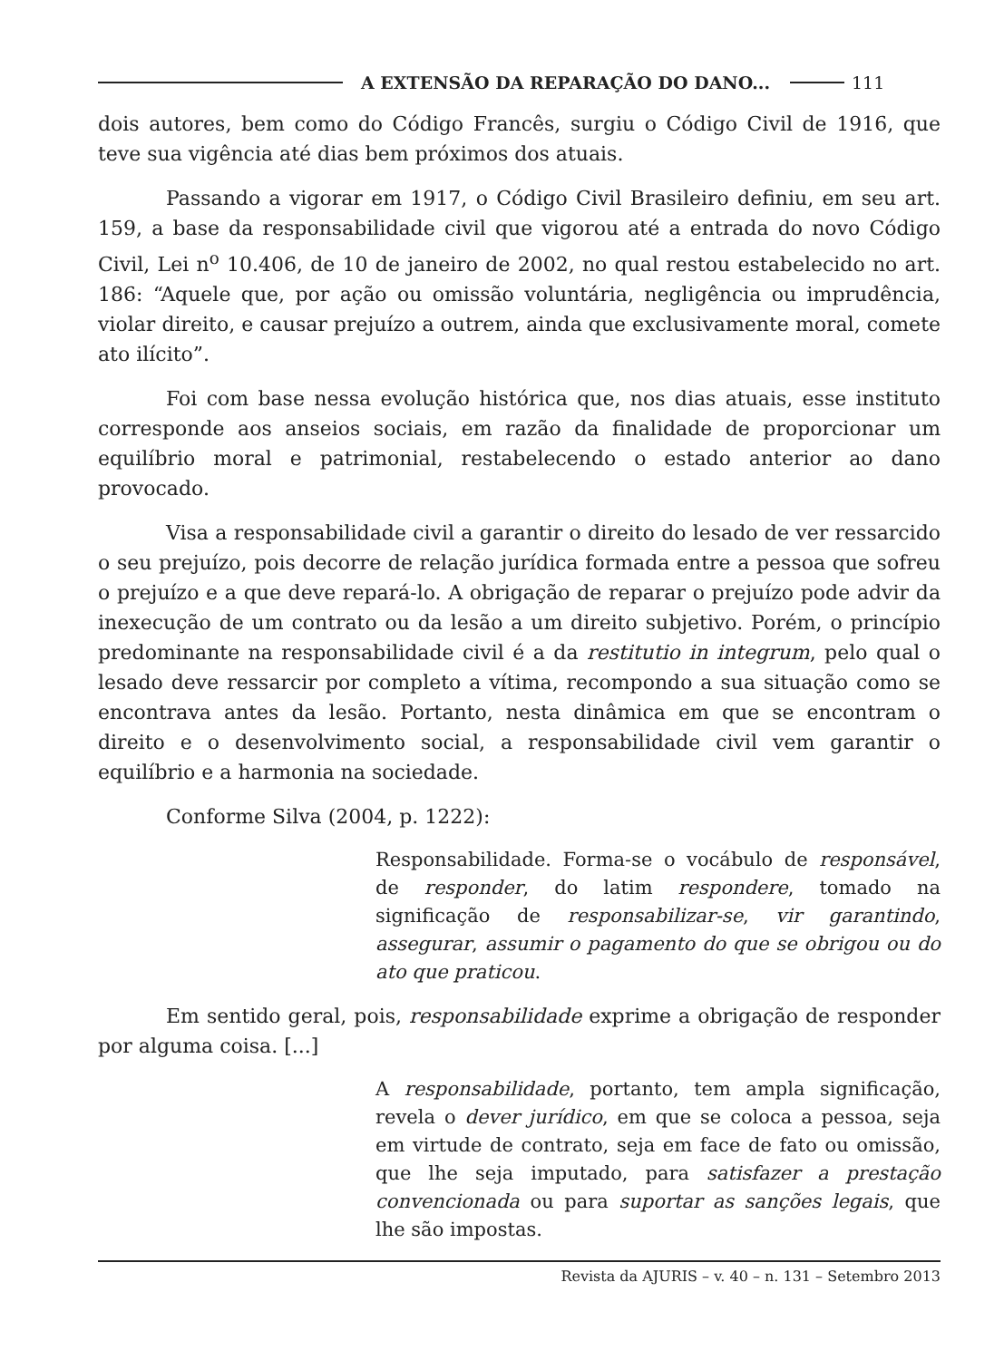A EXTENSÃO DA REPARAÇÃO DO DANO...
111
dois autores, bem como do Código Francês, surgiu o Código Civil de 1916, que teve sua vigência até dias bem próximos dos atuais.
Passando a vigorar em 1917, o Código Civil Brasileiro definiu, em seu art. 159, a base da responsabilidade civil que vigorou até a entrada do novo Código Civil, Lei n<sup>o</sup> 10.406, de 10 de janeiro de 2002, no qual restou estabelecido no art. 186: “Aquele que, por ação ou omissão voluntária, negligência ou imprudência, violar direito, e causar prejuízo a outrem, ainda que exclusivamente moral, comete ato ilícito”.
Foi com base nessa evolução histórica que, nos dias atuais, esse instituto corresponde aos anseios sociais, em razão da finalidade de proporcionar um equilíbrio moral e patrimonial, restabelecendo o estado anterior ao dano provocado.
Visa a responsabilidade civil a garantir o direito do lesado de ver ressarcido o seu prejuízo, pois decorre de relação jurídica formada entre a pessoa que sofreu o prejuízo e a que deve repará-lo. A obrigação de reparar o prejuízo pode advir da inexecução de um contrato ou da lesão a um direito subjetivo. Porém, o princípio predominante na responsabilidade civil é a da restitutio in integrum, pelo qual o lesado deve ressarcir por completo a vítima, recompondo a sua situação como se encontrava antes da lesão. Portanto, nesta dinâmica em que se encontram o direito e o desenvolvimento social, a responsabilidade civil vem garantir o equilíbrio e a harmonia na sociedade.
Conforme Silva (2004, p. 1222):
Responsabilidade. Forma-se o vocábulo de responsável, de responder, do latim respondere, tomado na significação de responsabilizar-se, vir garantindo, assegurar, assumir o pagamento do que se obrigou ou do ato que praticou.
Em sentido geral, pois, responsabilidade exprime a obrigação de responder por alguma coisa. [...]
A responsabilidade, portanto, tem ampla significação, revela o dever jurídico, em que se coloca a pessoa, seja em virtude de contrato, seja em face de fato ou omissão, que lhe seja imputado, para satisfazer a prestação convencionada ou para suportar as sanções legais, que lhe são impostas.
Revista da AJURIS – v. 40 – n. 131 – Setembro 2013